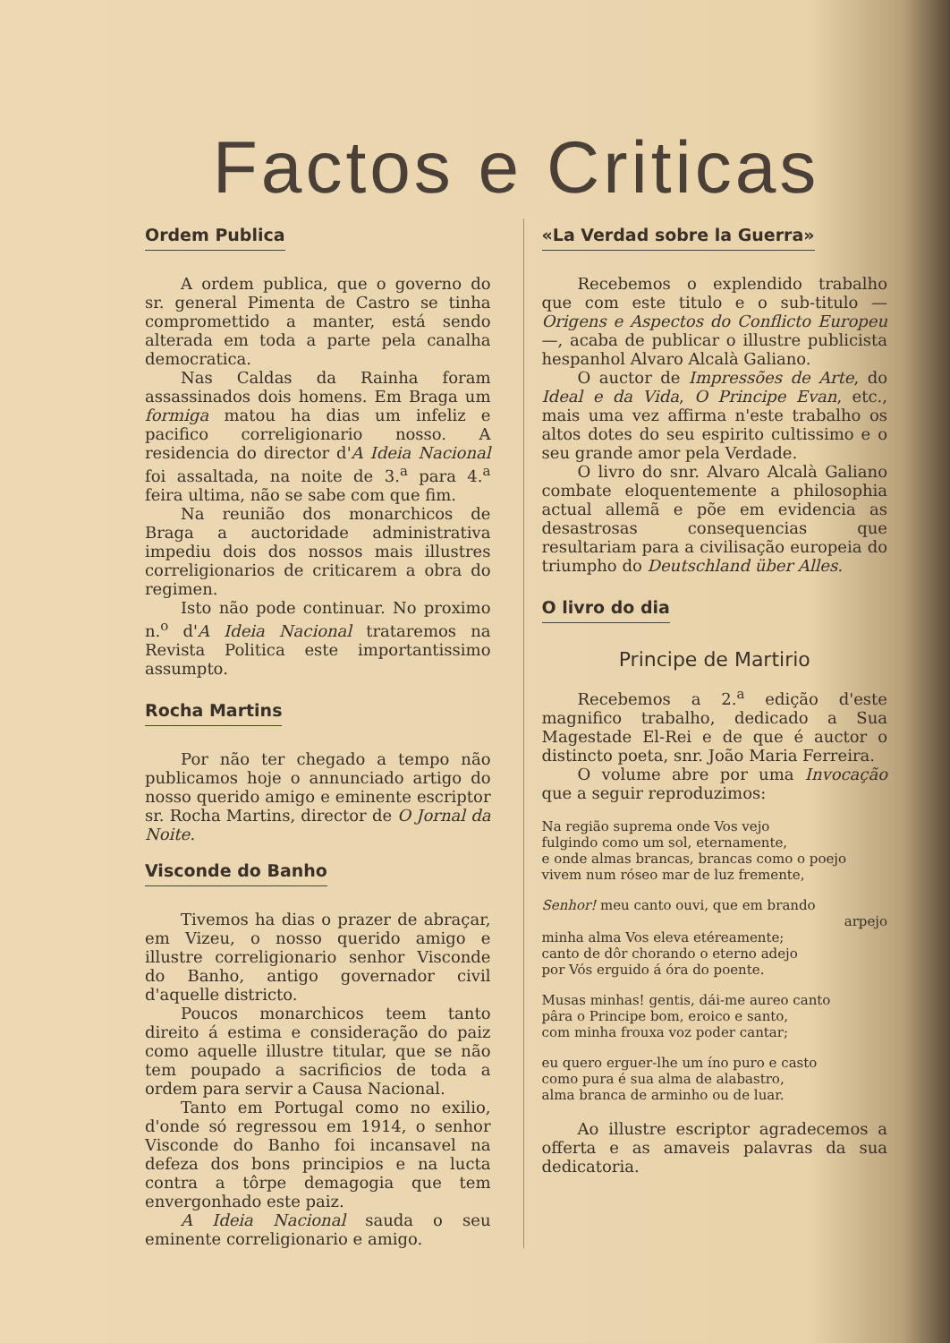Factos e Criticas
Ordem Publica
A ordem publica, que o governo do sr. general Pimenta de Castro se tinha compromettido a manter, está sendo alterada em toda a parte pela canalha democratica.
Nas Caldas da Rainha foram assassinados dois homens. Em Braga um formiga matou ha dias um infeliz e pacifico correligionario nosso. A residencia do director d'A Ideia Nacional foi assaltada, na noite de 3.<sup>a</sup> para 4.<sup>a</sup> feira ultima, não se sabe com que fim.
Na reunião dos monarchicos de Braga a auctoridade administrativa impediu dois dos nossos mais illustres correligionarios de criticarem a obra do regimen.
Isto não pode continuar. No proximo n.<sup>o</sup> d'A Ideia Nacional trataremos na Revista Politica este importantissimo assumpto.
Rocha Martins
Por não ter chegado a tempo não publicamos hoje o annunciado artigo do nosso querido amigo e eminente escriptor sr. Rocha Martins, director de O Jornal da Noite.
Visconde do Banho
Tivemos ha dias o prazer de abraçar, em Vizeu, o nosso querido amigo e illustre correligionario senhor Visconde do Banho, antigo governador civil d'aquelle districto.
Poucos monarchicos teem tanto direito á estima e consideração do paiz como aquelle illustre titular, que se não tem poupado a sacrificios de toda a ordem para servir a Causa Nacional.
Tanto em Portugal como no exilio, d'onde só regressou em 1914, o senhor Visconde do Banho foi incansavel na defeza dos bons principios e na lucta contra a tôrpe demagogia que tem envergonhado este paiz.
A Ideia Nacional sauda o seu eminente correligionario e amigo.
«La Verdad sobre la Guerra»
Recebemos o explendido trabalho que com este titulo e o sub-titulo — Origens e Aspectos do Conflicto Europeu —, acaba de publicar o illustre publicista hespanhol Alvaro Alcalà Galiano.
O auctor de Impressões de Arte, do Ideal e da Vida, O Principe Evan, etc., mais uma vez affirma n'este trabalho os altos dotes do seu espirito cultissimo e o seu grande amor pela Verdade.
O livro do snr. Alvaro Alcalà Galiano combate eloquentemente a philosophia actual allemã e põe em evidencia as desastrosas consequencias que resultariam para a civilisação europeia do triumpho do Deutschland über Alles.
O livro do dia
Principe de Martirio
Recebemos a 2.<sup>a</sup> edição d'este magnifico trabalho, dedicado a Sua Magestade El-Rei e de que é auctor o distincto poeta, snr. João Maria Ferreira.
O volume abre por uma Invocação que a seguir reproduzimos:
Na região suprema onde Vos vejo
fulgindo como um sol, eternamente,
e onde almas brancas, brancas como o poejo
vivem num róseo mar de luz fremente,
Senhor! meu canto ouvi, que em brando
arpejo
minha alma Vos eleva etéreamente;
canto de dôr chorando o eterno adejo
por Vós erguido á óra do poente.
Musas minhas! gentis, dái-me aureo canto
pâra o Principe bom, eroico e santo,
com minha frouxa voz poder cantar;
eu quero erguer-lhe um íno puro e casto
como pura é sua alma de alabastro,
alma branca de arminho ou de luar.
Ao illustre escriptor agradecemos a offerta e as amaveis palavras da sua dedicatoria.